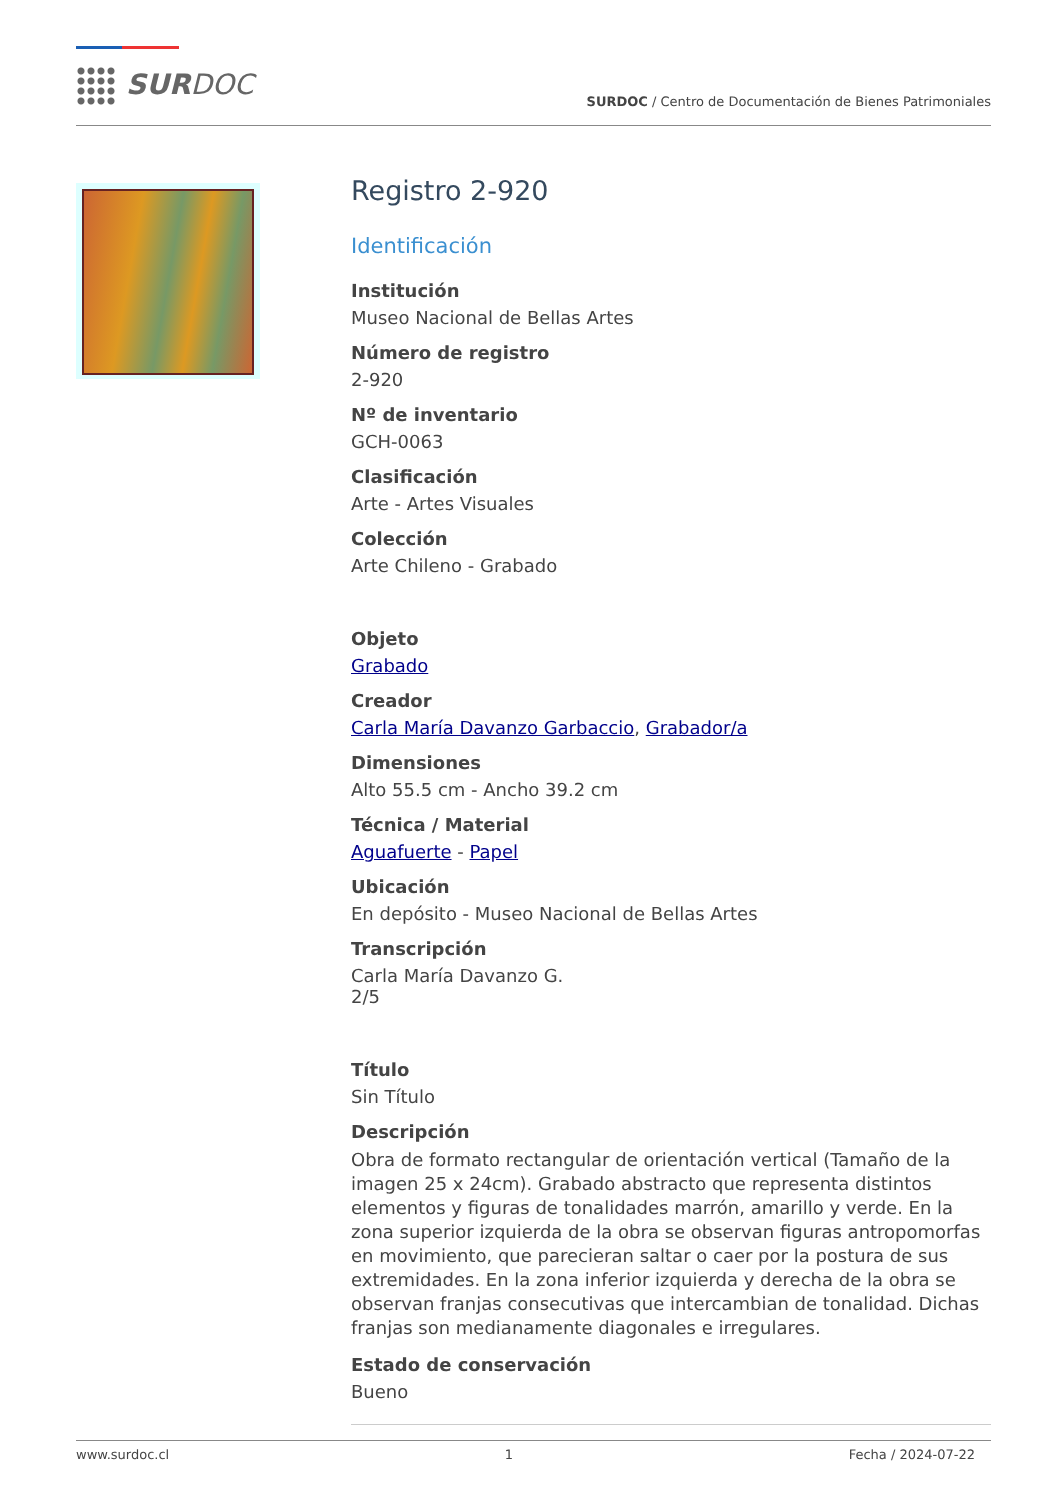SURDOC
SURDOC / Centro de Documentación de Bienes Patrimoniales
Registro 2-920
Identificación
Institución
Museo Nacional de Bellas Artes
Número de registro
2-920
Nº de inventario
GCH-0063
Clasificación
Arte - Artes Visuales
Colección
Arte Chileno - Grabado
Objeto
Grabado
Creador
Carla María Davanzo Garbaccio, Grabador/a
Dimensiones
Alto 55.5 cm - Ancho 39.2 cm
Técnica / Material
Aguafuerte - Papel
Ubicación
En depósito - Museo Nacional de Bellas Artes
Transcripción
Carla María Davanzo G.
2/5
Título
Sin Título
Descripción
Obra de formato rectangular de orientación vertical (Tamaño de la imagen 25 x 24cm). Grabado abstracto que representa distintos elementos y figuras de tonalidades marrón, amarillo y verde. En la zona superior izquierda de la obra se observan figuras antropomorfas en movimiento, que parecieran saltar o caer por la postura de sus extremidades. En la zona inferior izquierda y derecha de la obra se observan franjas consecutivas que intercambian de tonalidad. Dichas franjas son medianamente diagonales e irregulares.
Estado de conservación
Bueno
www.surdoc.cl 1 Fecha / 2024-07-22